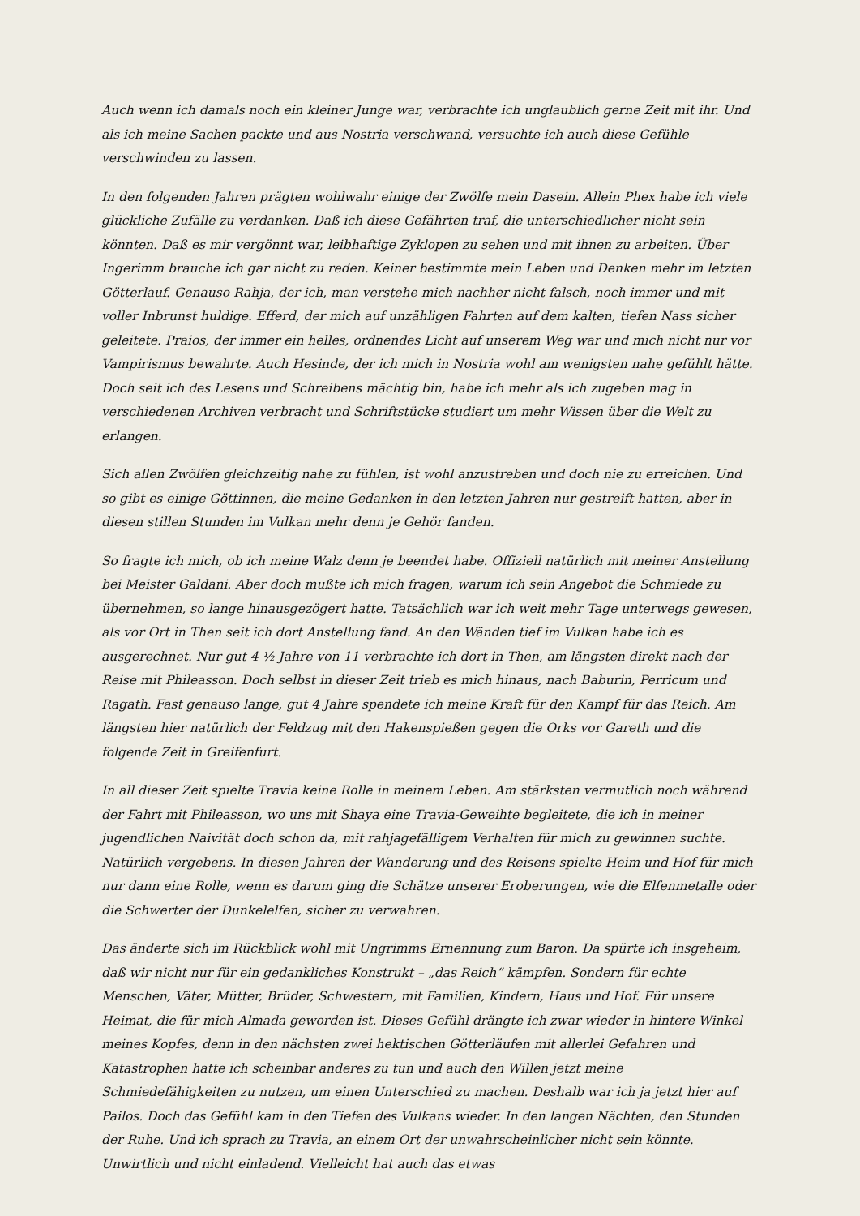Auch wenn ich damals noch ein kleiner Junge war, verbrachte ich unglaublich gerne Zeit mit ihr. Und als ich meine Sachen packte und aus Nostria verschwand, versuchte ich auch diese Gefühle verschwinden zu lassen.
In den folgenden Jahren prägten wohlwahr einige der Zwölfe mein Dasein. Allein Phex habe ich viele glückliche Zufälle zu verdanken. Daß ich diese Gefährten traf, die unterschiedlicher nicht sein könnten. Daß es mir vergönnt war, leibhaftige Zyklopen zu sehen und mit ihnen zu arbeiten. Über Ingerimm brauche ich gar nicht zu reden. Keiner bestimmte mein Leben und Denken mehr im letzten Götterlauf. Genauso Rahja, der ich, man verstehe mich nachher nicht falsch, noch immer und mit voller Inbrunst huldige. Efferd, der mich auf unzähligen Fahrten auf dem kalten, tiefen Nass sicher geleitete. Praios, der immer ein helles, ordnendes Licht auf unserem Weg war und mich nicht nur vor Vampirismus bewahrte. Auch Hesinde, der ich mich in Nostria wohl am wenigsten nahe gefühlt hätte. Doch seit ich des Lesens und Schreibens mächtig bin, habe ich mehr als ich zugeben mag in verschiedenen Archiven verbracht und Schriftstücke studiert um mehr Wissen über die Welt zu erlangen.
Sich allen Zwölfen gleichzeitig nahe zu fühlen, ist wohl anzustreben und doch nie zu erreichen. Und so gibt es einige Göttinnen, die meine Gedanken in den letzten Jahren nur gestreift hatten, aber in diesen stillen Stunden im Vulkan mehr denn je Gehör fanden.
So fragte ich mich, ob ich meine Walz denn je beendet habe. Offiziell natürlich mit meiner Anstellung bei Meister Galdani. Aber doch mußte ich mich fragen, warum ich sein Angebot die Schmiede zu übernehmen, so lange hinausgezögert hatte. Tatsächlich war ich weit mehr Tage unterwegs gewesen, als vor Ort in Then seit ich dort Anstellung fand. An den Wänden tief im Vulkan habe ich es ausgerechnet. Nur gut 4 ½ Jahre von 11 verbrachte ich dort in Then, am längsten direkt nach der Reise mit Phileasson. Doch selbst in dieser Zeit trieb es mich hinaus, nach Baburin, Perricum und Ragath. Fast genauso lange, gut 4 Jahre spendete ich meine Kraft für den Kampf für das Reich. Am längsten hier natürlich der Feldzug mit den Hakenspießen gegen die Orks vor Gareth und die folgende Zeit in Greifenfurt.
In all dieser Zeit spielte Travia keine Rolle in meinem Leben. Am stärksten vermutlich noch während der Fahrt mit Phileasson, wo uns mit Shaya eine Travia-Geweihte begleitete, die ich in meiner jugendlichen Naivität doch schon da, mit rahjagefälligem Verhalten für mich zu gewinnen suchte. Natürlich vergebens. In diesen Jahren der Wanderung und des Reisens spielte Heim und Hof für mich nur dann eine Rolle, wenn es darum ging die Schätze unserer Eroberungen, wie die Elfenmetalle oder die Schwerter der Dunkelelfen, sicher zu verwahren.
Das änderte sich im Rückblick wohl mit Ungrimms Ernennung zum Baron. Da spürte ich insgeheim, daß wir nicht nur für ein gedankliches Konstrukt – „das Reich“ kämpfen. Sondern für echte Menschen, Väter, Mütter, Brüder, Schwestern, mit Familien, Kindern, Haus und Hof. Für unsere Heimat, die für mich Almada geworden ist. Dieses Gefühl drängte ich zwar wieder in hintere Winkel meines Kopfes, denn in den nächsten zwei hektischen Götterläufen mit allerlei Gefahren und Katastrophen hatte ich scheinbar anderes zu tun und auch den Willen jetzt meine Schmiedefähigkeiten zu nutzen, um einen Unterschied zu machen. Deshalb war ich ja jetzt hier auf Pailos. Doch das Gefühl kam in den Tiefen des Vulkans wieder. In den langen Nächten, den Stunden der Ruhe. Und ich sprach zu Travia, an einem Ort der unwahrscheinlicher nicht sein könnte. Unwirtlich und nicht einladend. Vielleicht hat auch das etwas